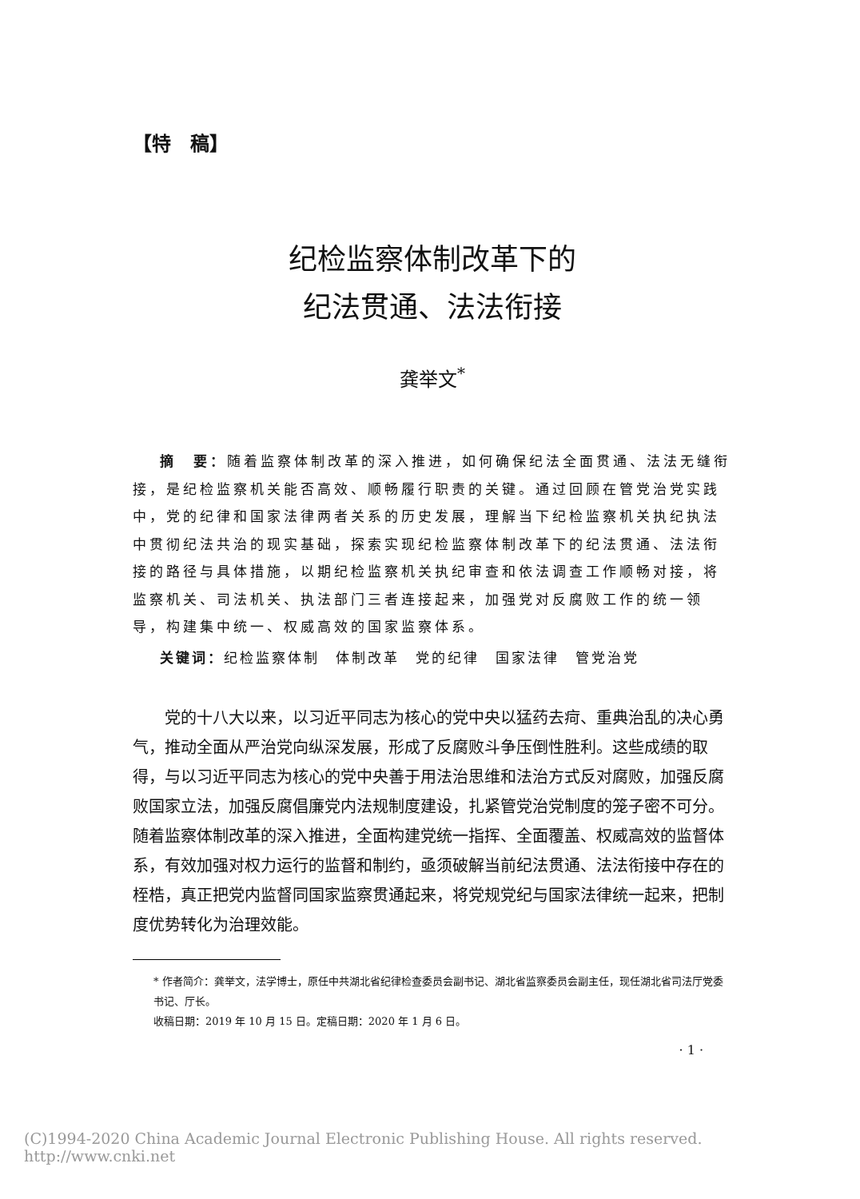【特　稿】
纪检监察体制改革下的
纪法贯通、法法衔接
龚举文<sup>*</sup>
摘　要：随着监察体制改革的深入推进，如何确保纪法全面贯通、法法无缝衔接，是纪检监察机关能否高效、顺畅履行职责的关键。通过回顾在管党治党实践中，党的纪律和国家法律两者关系的历史发展，理解当下纪检监察机关执纪执法中贯彻纪法共治的现实基础，探索实现纪检监察体制改革下的纪法贯通、法法衔接的路径与具体措施，以期纪检监察机关执纪审查和依法调查工作顺畅对接，将监察机关、司法机关、执法部门三者连接起来，加强党对反腐败工作的统一领导，构建集中统一、权威高效的国家监察体系。
关键词：纪检监察体制　体制改革　党的纪律　国家法律　管党治党
党的十八大以来，以习近平同志为核心的党中央以猛药去疴、重典治乱的决心勇气，推动全面从严治党向纵深发展，形成了反腐败斗争压倒性胜利。这些成绩的取得，与以习近平同志为核心的党中央善于用法治思维和法治方式反对腐败，加强反腐败国家立法，加强反腐倡廉党内法规制度建设，扎紧管党治党制度的笼子密不可分。随着监察体制改革的深入推进，全面构建党统一指挥、全面覆盖、权威高效的监督体系，有效加强对权力运行的监督和制约，亟须破解当前纪法贯通、法法衔接中存在的桎梏，真正把党内监督同国家监察贯通起来，将党规党纪与国家法律统一起来，把制度优势转化为治理效能。
* 作者简介：龚举文，法学博士，原任中共湖北省纪律检查委员会副书记、湖北省监察委员会副主任，现任湖北省司法厅党委书记、厅长。
收稿日期：2019 年 10 月 15 日。定稿日期：2020 年 1 月 6 日。
· 1 ·
(C)1994-2020 China Academic Journal Electronic Publishing House. All rights reserved. http://www.cnki.net